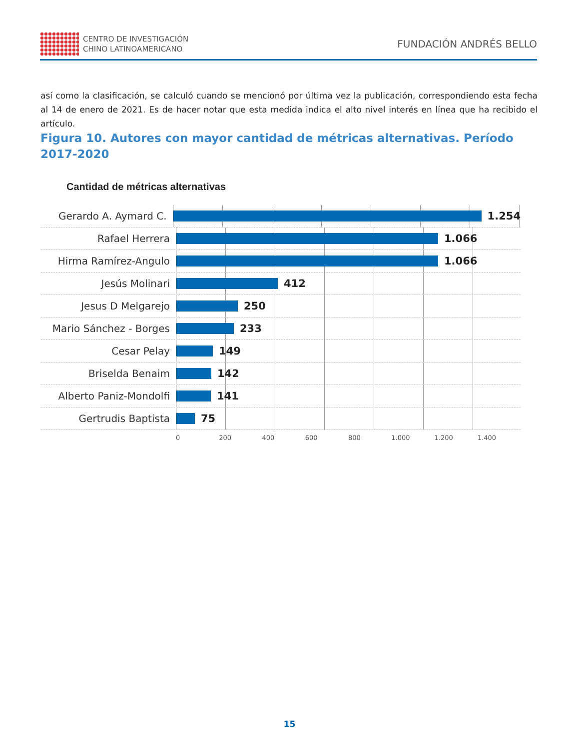CENTRO DE INVESTIGACIÓN
CHINO LATINOAMERICANO
FUNDACIÓN ANDRÉS BELLO
así como la clasificación, se calculó cuando se mencionó por última vez la publicación, correspondiendo esta fecha al 14 de enero de 2021. Es de hacer notar que esta medida indica el alto nivel interés en línea que ha recibido el artículo.
Figura 10. Autores con mayor cantidad de métricas alternativas. Período 2017-2020
Cantidad de métricas alternativas
Gerardo A. Aymard C.
1.254
Rafael Herrera
1.066
Hirma Ramírez-Angulo
1.066
Jesús Molinari
412
Jesus D Melgarejo
250
Mario Sánchez - Borges
233
Cesar Pelay
149
Briselda Benaim
142
Alberto Paniz-Mondolfi
141
Gertrudis Baptista
75
0 200 400 600 800 1.000 1.200 1.400
15